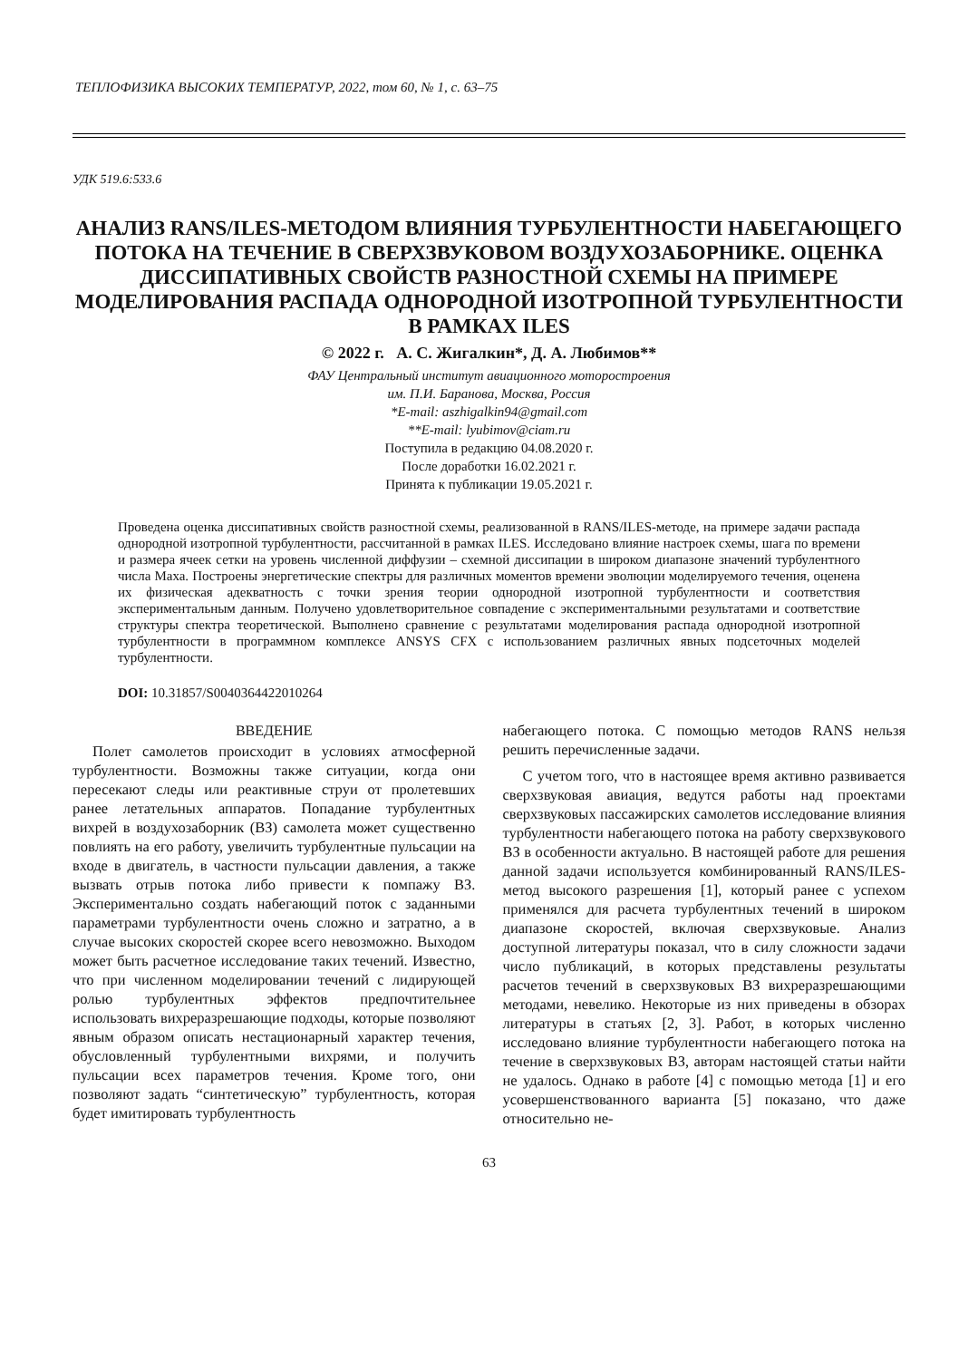ТЕПЛОФИЗИКА ВЫСОКИХ ТЕМПЕРАТУР, 2022, том 60, № 1, с. 63–75
УДК 519.6:533.6
АНАЛИЗ RANS/ILES-МЕТОДОМ ВЛИЯНИЯ ТУРБУЛЕНТНОСТИ НАБЕГАЮЩЕГО ПОТОКА НА ТЕЧЕНИЕ В СВЕРХЗВУКОВОМ ВОЗДУХОЗАБОРНИКЕ. ОЦЕНКА ДИССИПАТИВНЫХ СВОЙСТВ РАЗНОСТНОЙ СХЕМЫ НА ПРИМЕРЕ МОДЕЛИРОВАНИЯ РАСПАДА ОДНОРОДНОЙ ИЗОТРОПНОЙ ТУРБУЛЕНТНОСТИ В РАМКАХ ILES
© 2022 г. А. С. Жигалкин*, Д. А. Любимов**
ФАУ Центральный институт авиационного моторостроения
им. П.И. Баранова, Москва, Россия
*E-mail: aszhigalkin94@gmail.com
**E-mail: lyubimov@ciam.ru
Поступила в редакцию 04.08.2020 г.
После доработки 16.02.2021 г.
Принята к публикации 19.05.2021 г.
Проведена оценка диссипативных свойств разностной схемы, реализованной в RANS/ILES-методе, на примере задачи распада однородной изотропной турбулентности, рассчитанной в рамках ILES. Исследовано влияние настроек схемы, шага по времени и размера ячеек сетки на уровень численной диффузии – схемной диссипации в широком диапазоне значений турбулентного числа Маха. Построены энергетические спектры для различных моментов времени эволюции моделируемого течения, оценена их физическая адекватность с точки зрения теории однородной изотропной турбулентности и соответствия экспериментальным данным. Получено удовлетворительное совпадение с экспериментальными результатами и соответствие структуры спектра теоретической. Выполнено сравнение с результатами моделирования распада однородной изотропной турбулентности в программном комплексе ANSYS CFX с использованием различных явных подсеточных моделей турбулентности.
DOI: 10.31857/S0040364422010264
ВВЕДЕНИЕ
Полет самолетов происходит в условиях атмосферной турбулентности. Возможны также ситуации, когда они пересекают следы или реактивные струи от пролетевших ранее летательных аппаратов. Попадание турбулентных вихрей в воздухозаборник (ВЗ) самолета может существенно повлиять на его работу, увеличить турбулентные пульсации на входе в двигатель, в частности пульсации давления, а также вызвать отрыв потока либо привести к помпажу ВЗ. Экспериментально создать набегающий поток с заданными параметрами турбулентности очень сложно и затратно, а в случае высоких скоростей скорее всего невозможно. Выходом может быть расчетное исследование таких течений. Известно, что при численном моделировании течений с лидирующей ролью турбулентных эффектов предпочтительнее использовать вихреразрешающие подходы, которые позволяют явным образом описать нестационарный характер течения, обусловленный турбулентными вихрями, и получить пульсации всех параметров течения. Кроме того, они позволяют задать “синтетическую” турбулентность, которая будет имитировать турбулентность
набегающего потока. С помощью методов RANS нельзя решить перечисленные задачи.
С учетом того, что в настоящее время активно развивается сверхзвуковая авиация, ведутся работы над проектами сверхзвуковых пассажирских самолетов исследование влияния турбулентности набегающего потока на работу сверхзвукового ВЗ в особенности актуально. В настоящей работе для решения данной задачи используется комбинированный RANS/ILES-метод высокого разрешения [1], который ранее с успехом применялся для расчета турбулентных течений в широком диапазоне скоростей, включая сверхзвуковые. Анализ доступной литературы показал, что в силу сложности задачи число публикаций, в которых представлены результаты расчетов течений в сверхзвуковых ВЗ вихреразрешающими методами, невелико. Некоторые из них приведены в обзорах литературы в статьях [2, 3]. Работ, в которых численно исследовано влияние турбулентности набегающего потока на течение в сверхзвуковых ВЗ, авторам настоящей статьи найти не удалось. Однако в работе [4] с помощью метода [1] и его усовершенствованного варианта [5] показано, что даже относительно не-
63